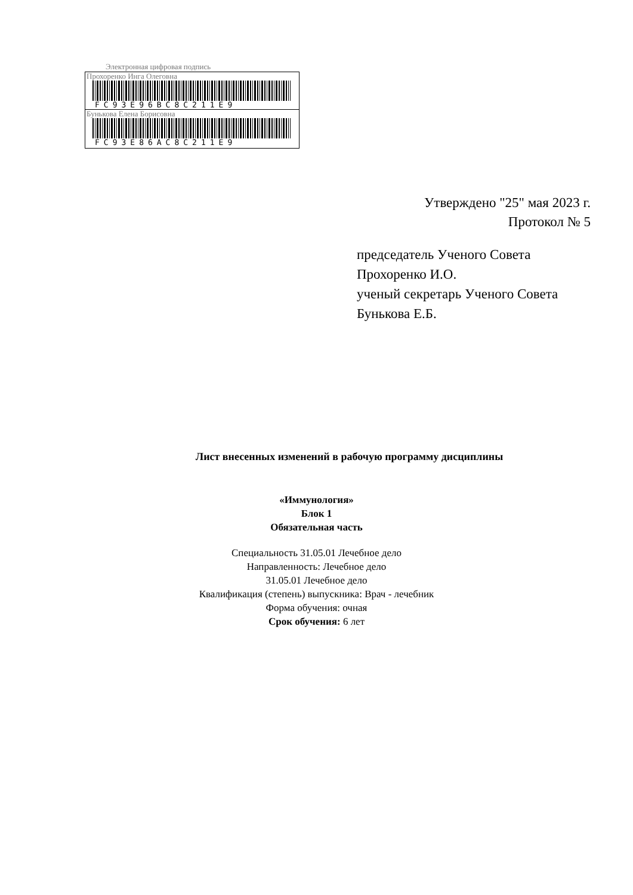Электронная цифровая подпись
Прохоренко Инга Олеговна
FC93E96BC8C211E9
Бунькова Елена Борисовна
FC93E86AC8C211E9
Утверждено "25" мая 2023 г.
Протокол № 5
председатель Ученого Совета
Прохоренко И.О.
ученый секретарь Ученого Совета
Бунькова Е.Б.
Лист внесенных изменений в рабочую программу дисциплины
«Иммунология»
Блок 1
Обязательная часть
Специальность 31.05.01 Лечебное дело
Направленность: Лечебное дело
31.05.01 Лечебное дело
Квалификация (степень) выпускника: Врач - лечебник
Форма обучения: очная
Срок обучения: 6 лет